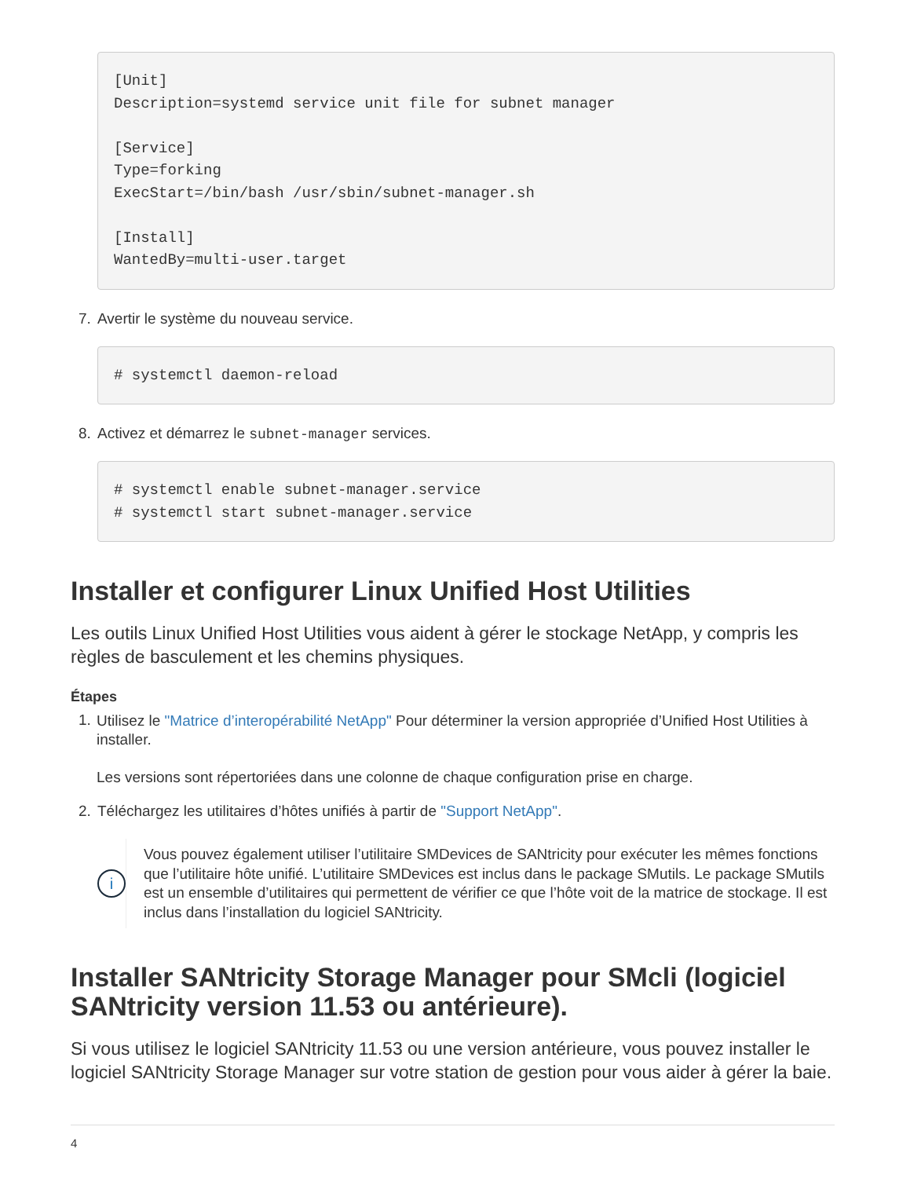[Unit]
Description=systemd service unit file for subnet manager

[Service]
Type=forking
ExecStart=/bin/bash /usr/sbin/subnet-manager.sh

[Install]
WantedBy=multi-user.target
7. Avertir le système du nouveau service.
# systemctl daemon-reload
8. Activez et démarrez le subnet-manager services.
# systemctl enable subnet-manager.service
# systemctl start subnet-manager.service
Installer et configurer Linux Unified Host Utilities
Les outils Linux Unified Host Utilities vous aident à gérer le stockage NetApp, y compris les règles de basculement et les chemins physiques.
Étapes
1. Utilisez le "Matrice d’interopérabilité NetApp" Pour déterminer la version appropriée d’Unified Host Utilities à installer.
Les versions sont répertoriées dans une colonne de chaque configuration prise en charge.
2. Téléchargez les utilitaires d’hôtes unifiés à partir de "Support NetApp".
i
Vous pouvez également utiliser l’utilitaire SMDevices de SANtricity pour exécuter les mêmes fonctions que l’utilitaire hôte unifié. L’utilitaire SMDevices est inclus dans le package SMutils. Le package SMutils est un ensemble d’utilitaires qui permettent de vérifier ce que l’hôte voit de la matrice de stockage. Il est inclus dans l’installation du logiciel SANtricity.
Installer SANtricity Storage Manager pour SMcli (logiciel SANtricity version 11.53 ou antérieure).
Si vous utilisez le logiciel SANtricity 11.53 ou une version antérieure, vous pouvez installer le logiciel SANtricity Storage Manager sur votre station de gestion pour vous aider à gérer la baie.
4